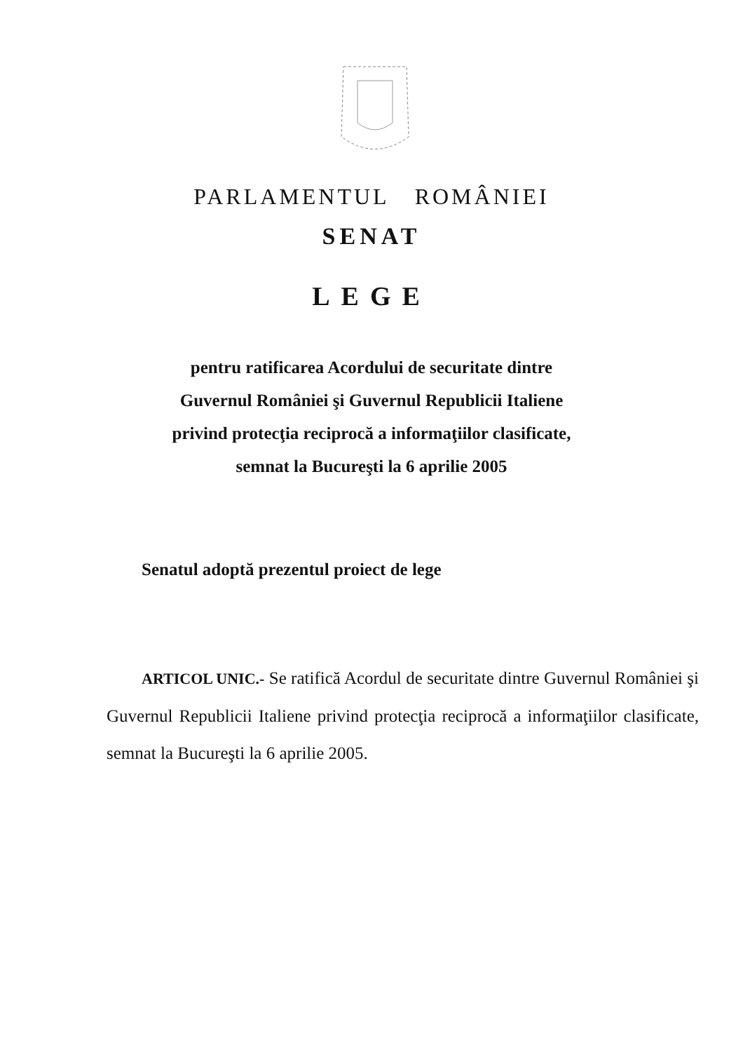PARLAMENTUL ROMÂNIEI
SENAT
LEGE
pentru ratificarea Acordului de securitate dintre
Guvernul României şi Guvernul Republicii Italiene
privind protecţia reciprocă a informaţiilor clasificate,
semnat la Bucureşti la 6 aprilie 2005
Senatul adoptă prezentul proiect de lege
ARTICOL UNIC.- Se ratifică Acordul de securitate dintre Guvernul României şi Guvernul Republicii Italiene privind protecţia reciprocă a informaţiilor clasificate, semnat la Bucureşti la 6 aprilie 2005.